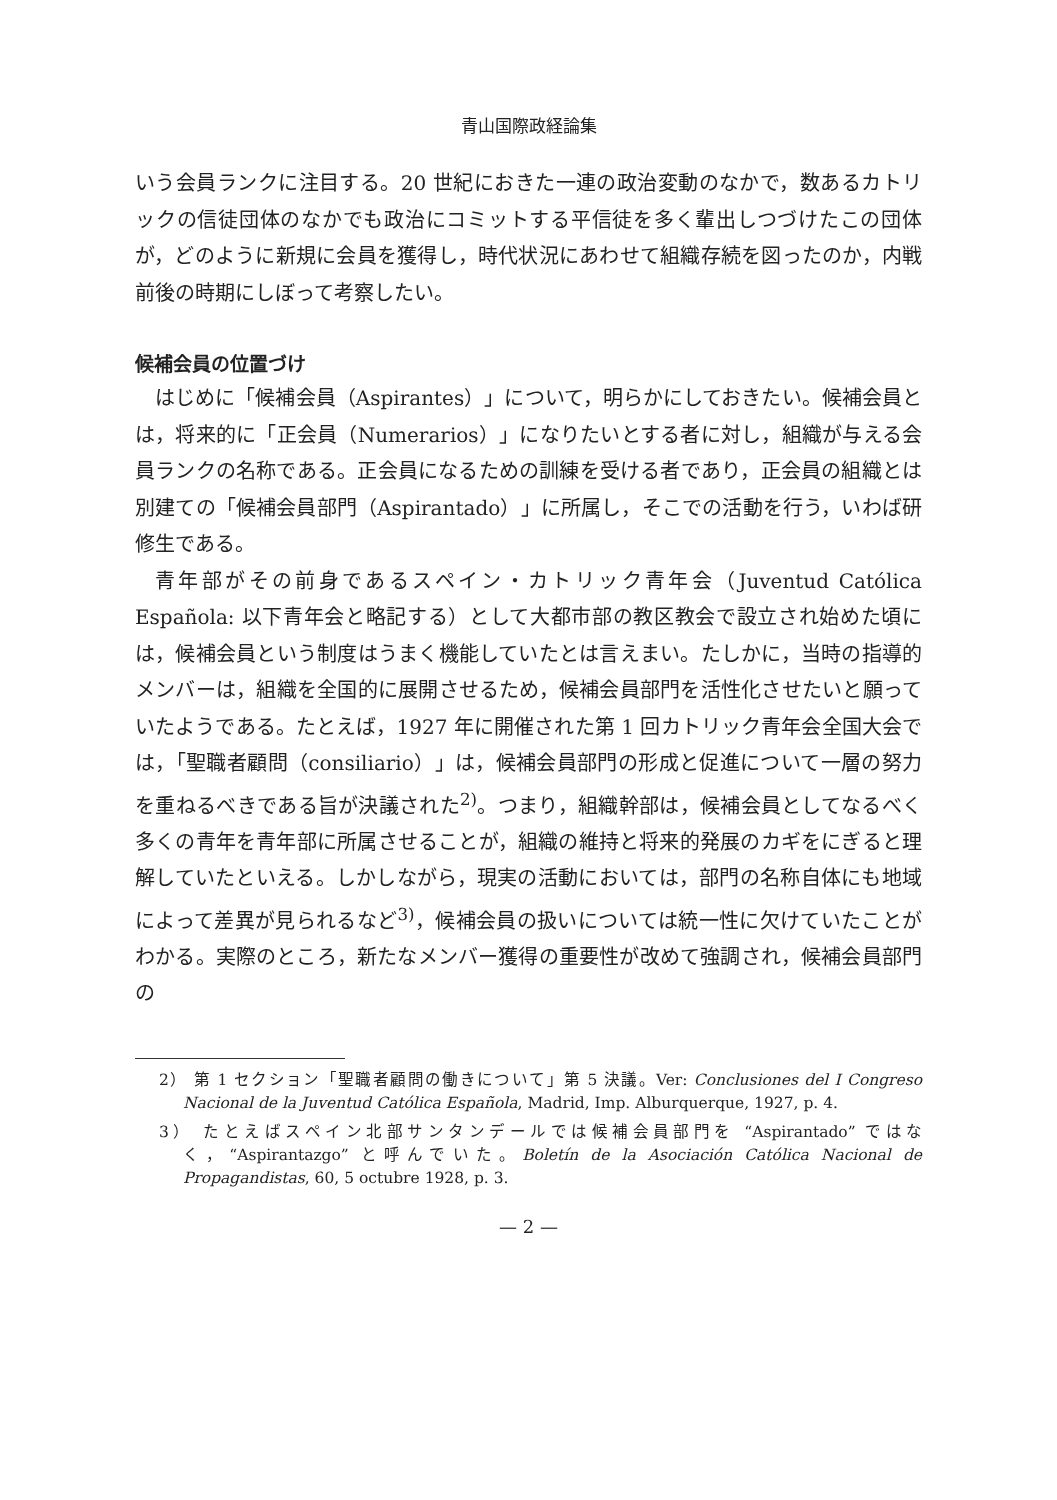青山国際政経論集
いう会員ランクに注目する。20 世紀におきた一連の政治変動のなかで，数あるカトリックの信徒団体のなかでも政治にコミットする平信徒を多く輩出しつづけたこの団体が，どのように新規に会員を獲得し，時代状況にあわせて組織存続を図ったのか，内戦前後の時期にしぼって考察したい。
候補会員の位置づけ
はじめに「候補会員（Aspirantes）」について，明らかにしておきたい。候補会員とは，将来的に「正会員（Numerarios）」になりたいとする者に対し，組織が与える会員ランクの名称である。正会員になるための訓練を受ける者であり，正会員の組織とは別建ての「候補会員部門（Aspirantado）」に所属し，そこでの活動を行う，いわば研修生である。
青年部がその前身であるスペイン・カトリック青年会（Juventud Católica Española: 以下青年会と略記する）として大都市部の教区教会で設立され始めた頃には，候補会員という制度はうまく機能していたとは言えまい。たしかに，当時の指導的メンバーは，組織を全国的に展開させるため，候補会員部門を活性化させたいと願っていたようである。たとえば，1927 年に開催された第 1 回カトリック青年会全国大会では，「聖職者顧問（consiliario）」は，候補会員部門の形成と促進について一層の努力を重ねるべきである旨が決議された<sup>2)</sup>。つまり，組織幹部は，候補会員としてなるべく多くの青年を青年部に所属させることが，組織の維持と将来的発展のカギをにぎると理解していたといえる。しかしながら，現実の活動においては，部門の名称自体にも地域によって差異が見られるなど<sup>3)</sup>，候補会員の扱いについては統一性に欠けていたことがわかる。実際のところ，新たなメンバー獲得の重要性が改めて強調され，候補会員部門の
2） 第 1 セクション「聖職者顧問の働きについて」第 5 決議。Ver: Conclusiones del I Congreso Nacional de la Juventud Católica Española, Madrid, Imp. Alburquerque, 1927, p. 4.
3） たとえばスペイン北部サンタンデールでは候補会員部門を “Aspirantado” ではなく，“Aspirantazgo” と呼んでいた。Boletín de la Asociación Católica Nacional de Propagandistas, 60, 5 octubre 1928, p. 3.
— 2 —